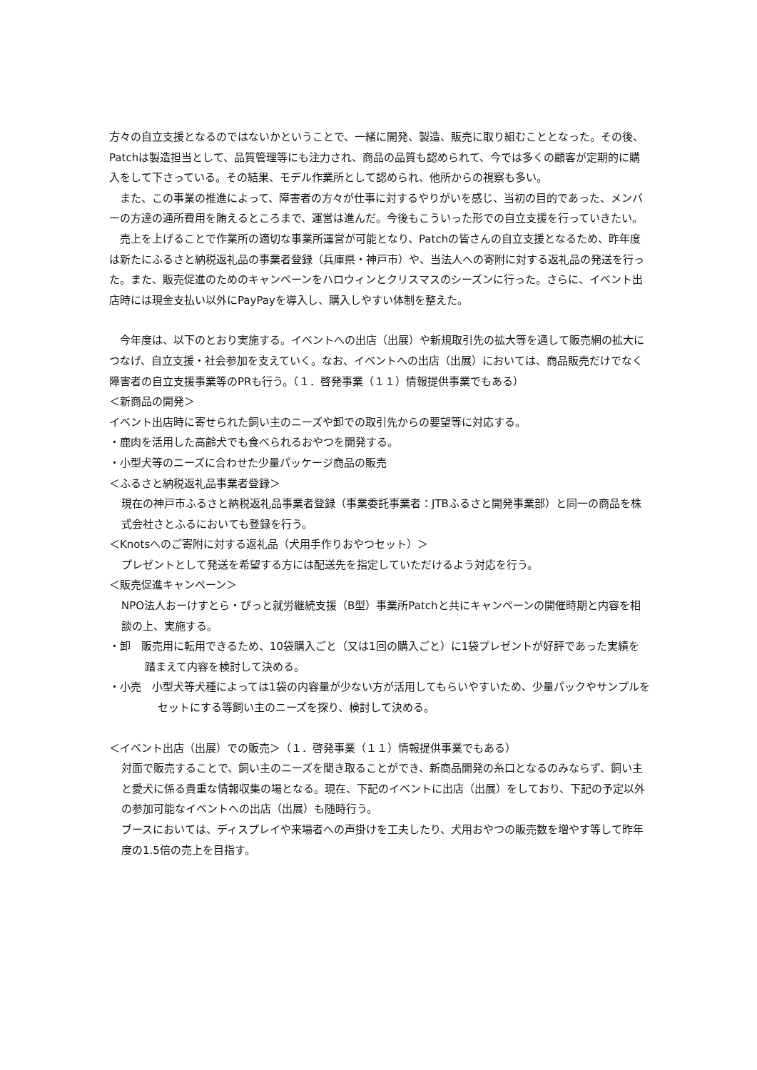方々の自立支援となるのではないかということで、一緒に開発、製造、販売に取り組むこととなった。その後、Patchは製造担当として、品質管理等にも注力され、商品の品質も認められて、今では多くの顧客が定期的に購入をして下さっている。その結果、モデル作業所として認められ、他所からの視察も多い。
　また、この事業の推進によって、障害者の方々が仕事に対するやりがいを感じ、当初の目的であった、メンバーの方達の通所費用を賄えるところまで、運営は進んだ。今後もこういった形での自立支援を行っていきたい。
　売上を上げることで作業所の適切な事業所運営が可能となり、Patchの皆さんの自立支援となるため、昨年度は新たにふるさと納税返礼品の事業者登録（兵庫県・神戸市）や、当法人への寄附に対する返礼品の発送を行った。また、販売促進のためのキャンペーンをハロウィンとクリスマスのシーズンに行った。さらに、イベント出店時には現金支払い以外にPayPayを導入し、購入しやすい体制を整えた。
　今年度は、以下のとおり実施する。イベントへの出店（出展）や新規取引先の拡大等を通して販売網の拡大につなげ、自立支援・社会参加を支えていく。なお、イベントへの出店（出展）においては、商品販売だけでなく障害者の自立支援事業等のPRも行う。（１．啓発事業（１１）情報提供事業でもある）
＜新商品の開発＞
イベント出店時に寄せられた飼い主のニーズや卸での取引先からの要望等に対応する。
・鹿肉を活用した高齢犬でも食べられるおやつを開発する。
・小型犬等のニーズに合わせた少量パッケージ商品の販売
＜ふるさと納税返礼品事業者登録＞
現在の神戸市ふるさと納税返礼品事業者登録（事業委託事業者：JTBふるさと開発事業部）と同一の商品を株式会社さとふるにおいても登録を行う。
＜Knotsへのご寄附に対する返礼品（犬用手作りおやつセット）＞
プレゼントとして発送を希望する方には配送先を指定していただけるよう対応を行う。
＜販売促進キャンペーン＞
NPO法人おーけすとら・ぴっと就労継続支援（B型）事業所Patchと共にキャンペーンの開催時期と内容を相談の上、実施する。
・卸　販売用に転用できるため、10袋購入ごと（又は1回の購入ごと）に1袋プレゼントが好評であった実績を踏まえて内容を検討して決める。
・小売　小型犬等犬種によっては1袋の内容量が少ない方が活用してもらいやすいため、少量パックやサンプルをセットにする等飼い主のニーズを探り、検討して決める。
＜イベント出店（出展）での販売＞（１．啓発事業（１１）情報提供事業でもある）
対面で販売することで、飼い主のニーズを聞き取ることができ、新商品開発の糸口となるのみならず、飼い主と愛犬に係る貴重な情報収集の場となる。現在、下記のイベントに出店（出展）をしており、下記の予定以外の参加可能なイベントへの出店（出展）も随時行う。
ブースにおいては、ディスプレイや来場者への声掛けを工夫したり、犬用おやつの販売数を増やす等して昨年度の1.5倍の売上を目指す。